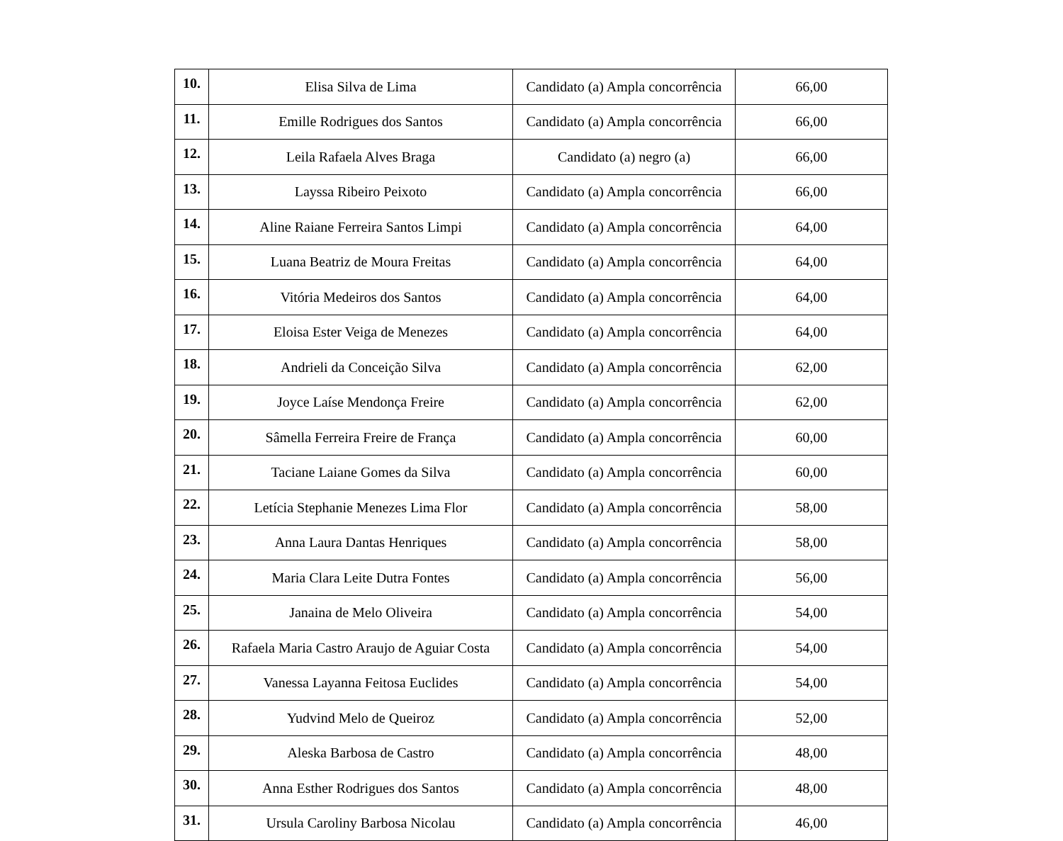| 10. | Elisa Silva de Lima | Candidato (a) Ampla concorrência | 66,00 |
| 11. | Emille Rodrigues dos Santos | Candidato (a) Ampla concorrência | 66,00 |
| 12. | Leila Rafaela Alves Braga | Candidato (a) negro (a) | 66,00 |
| 13. | Layssa Ribeiro Peixoto | Candidato (a) Ampla concorrência | 66,00 |
| 14. | Aline Raiane Ferreira Santos Limpi | Candidato (a) Ampla concorrência | 64,00 |
| 15. | Luana Beatriz de Moura Freitas | Candidato (a) Ampla concorrência | 64,00 |
| 16. | Vitória Medeiros dos Santos | Candidato (a) Ampla concorrência | 64,00 |
| 17. | Eloisa Ester Veiga de Menezes | Candidato (a) Ampla concorrência | 64,00 |
| 18. | Andrieli da Conceição Silva | Candidato (a) Ampla concorrência | 62,00 |
| 19. | Joyce Laíse Mendonça Freire | Candidato (a) Ampla concorrência | 62,00 |
| 20. | Sâmella Ferreira Freire de França | Candidato (a) Ampla concorrência | 60,00 |
| 21. | Taciane Laiane Gomes da Silva | Candidato (a) Ampla concorrência | 60,00 |
| 22. | Letícia Stephanie Menezes Lima Flor | Candidato (a) Ampla concorrência | 58,00 |
| 23. | Anna Laura Dantas Henriques | Candidato (a) Ampla concorrência | 58,00 |
| 24. | Maria Clara Leite Dutra Fontes | Candidato (a) Ampla concorrência | 56,00 |
| 25. | Janaina de Melo Oliveira | Candidato (a) Ampla concorrência | 54,00 |
| 26. | Rafaela Maria Castro Araujo de Aguiar Costa | Candidato (a) Ampla concorrência | 54,00 |
| 27. | Vanessa Layanna Feitosa Euclides | Candidato (a) Ampla concorrência | 54,00 |
| 28. | Yudvind Melo de Queiroz | Candidato (a) Ampla concorrência | 52,00 |
| 29. | Aleska Barbosa de Castro | Candidato (a) Ampla concorrência | 48,00 |
| 30. | Anna Esther Rodrigues dos Santos | Candidato (a) Ampla concorrência | 48,00 |
| 31. | Ursula Caroliny Barbosa Nicolau | Candidato (a) Ampla concorrência | 46,00 |